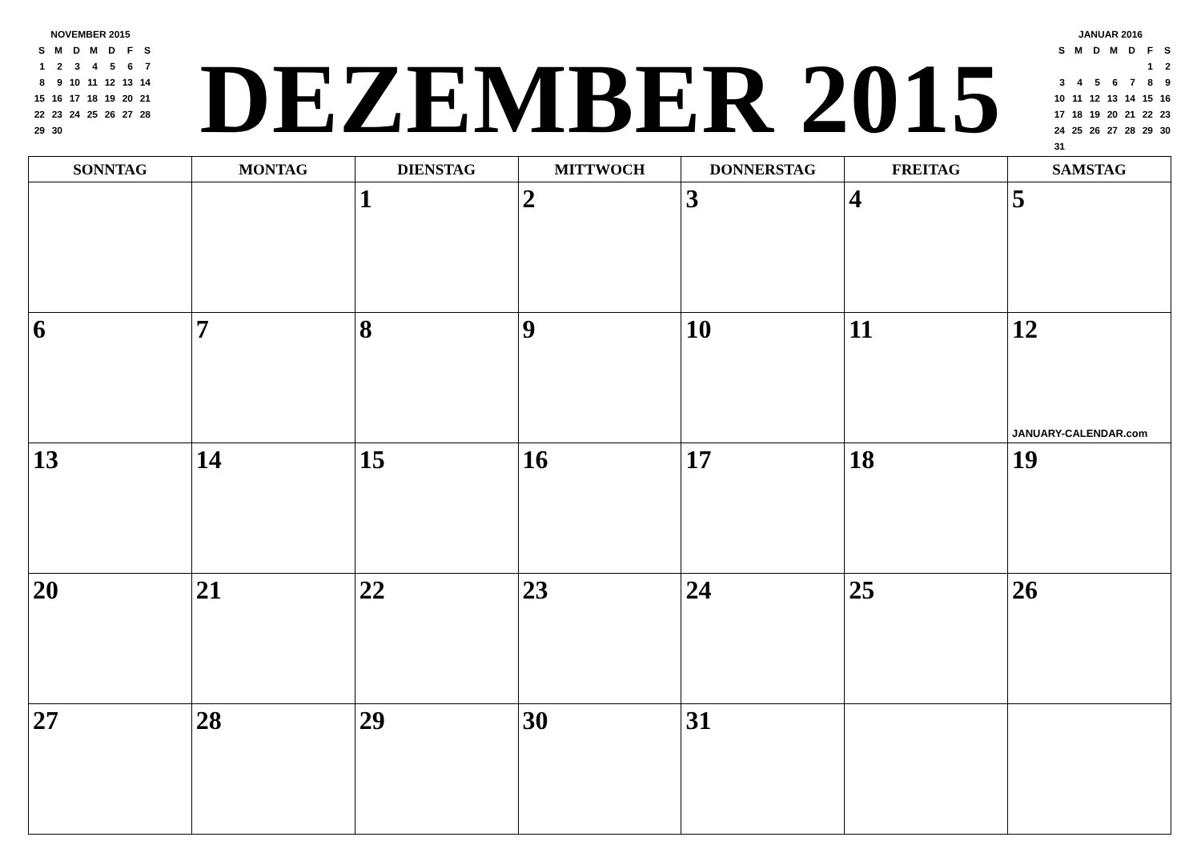NOVEMBER 2015
| S | M | D | M | D | F | S |
| 1 | 2 | 3 | 4 | 5 | 6 | 7 |
| 8 | 9 | 10 | 11 | 12 | 13 | 14 |
| 15 | 16 | 17 | 18 | 19 | 20 | 21 |
| 22 | 23 | 24 | 25 | 26 | 27 | 28 |
| 29 | 30 | | | | | |
DEZEMBER 2015
JANUAR 2016
| S | M | D | M | D | F | S |
| | | | | | 1 | 2 |
| 3 | 4 | 5 | 6 | 7 | 8 | 9 |
| 10 | 11 | 12 | 13 | 14 | 15 | 16 |
| 17 | 18 | 19 | 20 | 21 | 22 | 23 |
| 24 | 25 | 26 | 27 | 28 | 29 | 30 |
| 31 | | | | | | |
| SONNTAG | MONTAG | DIENSTAG | MITTWOCH | DONNERSTAG | FREITAG | SAMSTAG |
| --- | --- | --- | --- | --- | --- | --- |
| | | 1 | 2 | 3 | 4 | 5 |
| 6 | 7 | 8 | 9 | 10 | 11 | 12 JANUARY-CALENDAR.com |
| 13 | 14 | 15 | 16 | 17 | 18 | 19 |
| 20 | 21 | 22 | 23 | 24 | 25 | 26 |
| 27 | 28 | 29 | 30 | 31 | | |